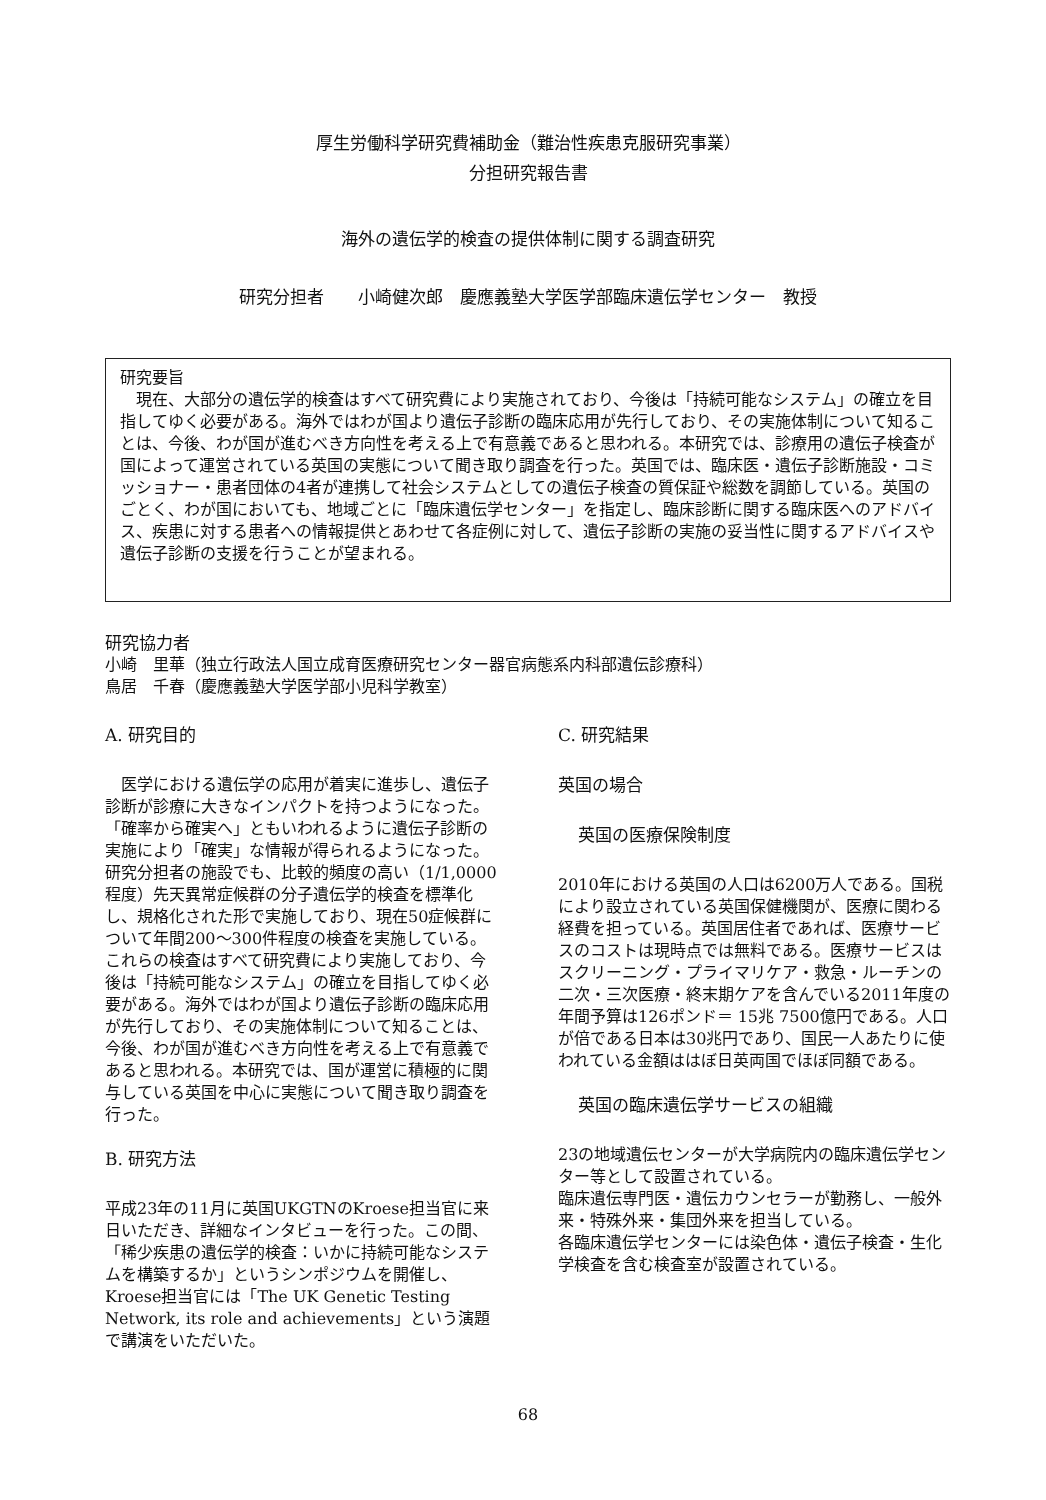厚生労働科学研究費補助金（難治性疾患克服研究事業）
分担研究報告書
海外の遺伝学的検査の提供体制に関する調査研究
研究分担者　　小崎健次郎　慶應義塾大学医学部臨床遺伝学センター　教授
研究要旨
現在、大部分の遺伝学的検査はすべて研究費により実施されており、今後は「持続可能なシステム」の確立を目指してゆく必要がある。海外ではわが国より遺伝子診断の臨床応用が先行しており、その実施体制について知ることは、今後、わが国が進むべき方向性を考える上で有意義であると思われる。本研究では、診療用の遺伝子検査が国によって運営されている英国の実態について聞き取り調査を行った。英国では、臨床医・遺伝子診断施設・コミッショナー・患者団体の4者が連携して社会システムとしての遺伝子検査の質保証や総数を調節している。英国のごとく、わが国においても、地域ごとに「臨床遺伝学センター」を指定し、臨床診断に関する臨床医へのアドバイス、疾患に対する患者への情報提供とあわせて各症例に対して、遺伝子診断の実施の妥当性に関するアドバイスや遺伝子診断の支援を行うことが望まれる。
研究協力者
小崎　里華（独立行政法人国立成育医療研究センター器官病態系内科部遺伝診療科）
鳥居　千春（慶應義塾大学医学部小児科学教室）
A. 研究目的
　医学における遺伝学の応用が着実に進歩し、遺伝子診断が診療に大きなインパクトを持つようになった。「確率から確実へ」ともいわれるように遺伝子診断の実施により「確実」な情報が得られるようになった。研究分担者の施設でも、比較的頻度の高い（1/1,0000程度）先天異常症候群の分子遺伝学的検査を標準化し、規格化された形で実施しており、現在50症候群について年間200～300件程度の検査を実施している。これらの検査はすべて研究費により実施しており、今後は「持続可能なシステム」の確立を目指してゆく必要がある。海外ではわが国より遺伝子診断の臨床応用が先行しており、その実施体制について知ることは、今後、わが国が進むべき方向性を考える上で有意義であると思われる。本研究では、国が運営に積極的に関与している英国を中心に実態について聞き取り調査を行った。
B. 研究方法
平成23年の11月に英国UKGTNのKroese担当官に来日いただき、詳細なインタビューを行った。この間、「稀少疾患の遺伝学的検査：いかに持続可能なシステムを構築するか」というシンポジウムを開催し、Kroese担当官には「The UK Genetic Testing Network, its role and achievements」という演題で講演をいただいた。
C. 研究結果
英国の場合
英国の医療保険制度
2010年における英国の人口は6200万人である。国税により設立されている英国保健機関が、医療に関わる経費を担っている。英国居住者であれば、医療サービスのコストは現時点では無料である。医療サービスはスクリーニング・プライマリケア・救急・ルーチンの二次・三次医療・終末期ケアを含んでいる2011年度の年間予算は126ポンド＝ 15兆 7500億円である。人口が倍である日本は30兆円であり、国民一人あたりに使われている金額ははぼ日英両国でほぼ同額である。
英国の臨床遺伝学サービスの組織
23の地域遺伝センターが大学病院内の臨床遺伝学センター等として設置されている。
臨床遺伝専門医・遺伝カウンセラーが勤務し、一般外来・特殊外来・集団外来を担当している。
各臨床遺伝学センターには染色体・遺伝子検査・生化学検査を含む検査室が設置されている。
68